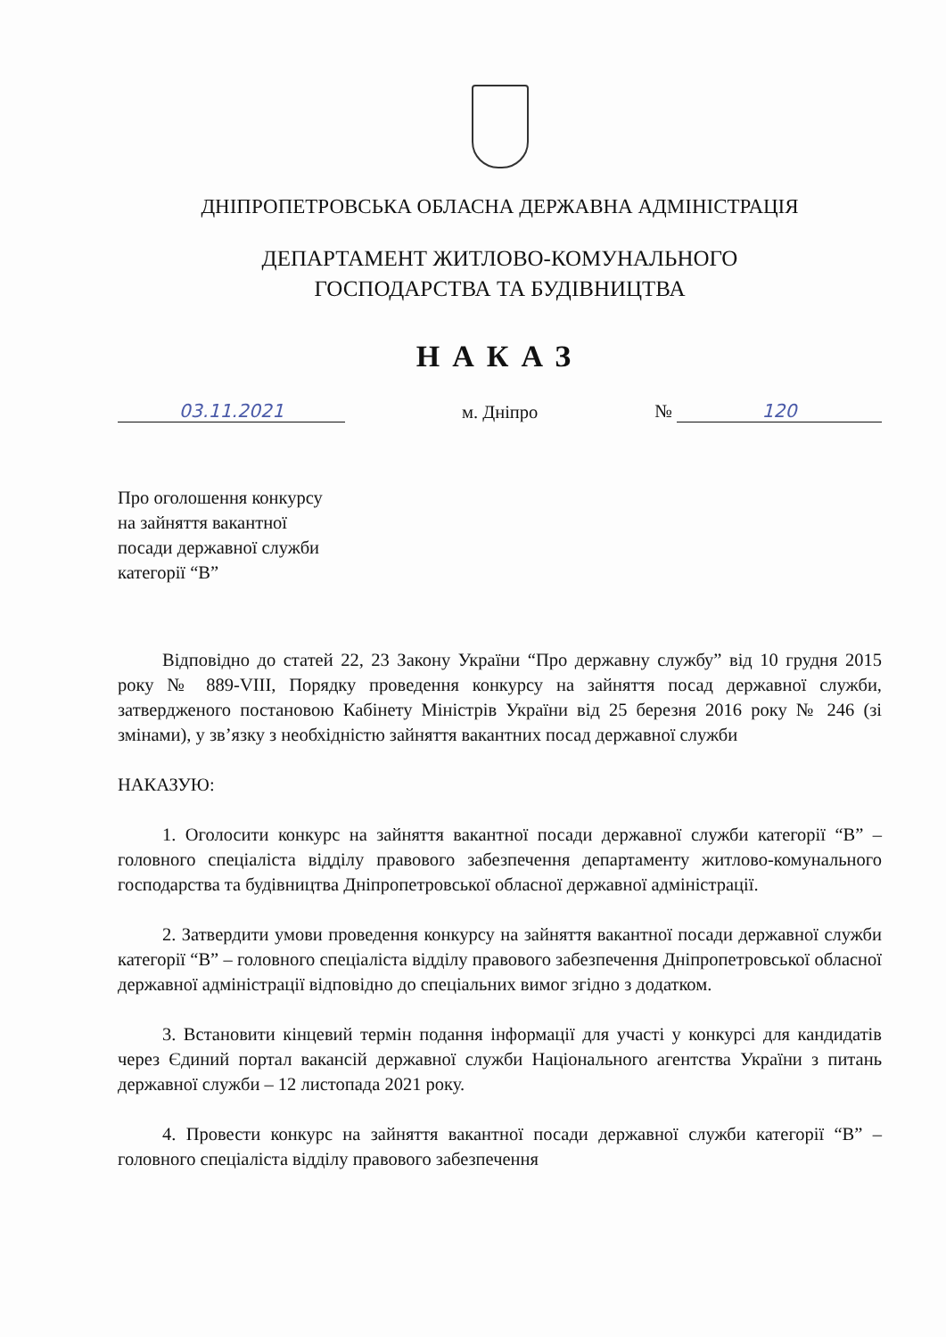ДНІПРОПЕТРОВСЬКА ОБЛАСНА ДЕРЖАВНА АДМІНІСТРАЦІЯ
ДЕПАРТАМЕНТ ЖИТЛОВО-КОМУНАЛЬНОГО
ГОСПОДАРСТВА ТА БУДІВНИЦТВА
НАКАЗ
03.11.2021
м. Дніпро
№ 120
Про оголошення конкурсу
на зайняття вакантної
посади державної служби
категорії “В”
Відповідно до статей 22, 23 Закону України “Про державну службу” від 10 грудня 2015 року № 889-VIII, Порядку проведення конкурсу на зайняття посад державної служби, затвердженого постановою Кабінету Міністрів України від 25 березня 2016 року № 246 (зі змінами), у зв’язку з необхідністю зайняття вакантних посад державної служби
НАКАЗУЮ:
1. Оголосити конкурс на зайняття вакантної посади державної служби категорії “В” – головного спеціаліста відділу правового забезпечення департаменту житлово-комунального господарства та будівництва Дніпропетровської обласної державної адміністрації.
2. Затвердити умови проведення конкурсу на зайняття вакантної посади державної служби категорії “В” – головного спеціаліста відділу правового забезпечення Дніпропетровської обласної державної адміністрації відповідно до спеціальних вимог згідно з додатком.
3. Встановити кінцевий термін подання інформації для участі у конкурсі для кандидатів через Єдиний портал вакансій державної служби Національного агентства України з питань державної служби – 12 листопада 2021 року.
4. Провести конкурс на зайняття вакантної посади державної служби категорії “В” – головного спеціаліста відділу правового забезпечення